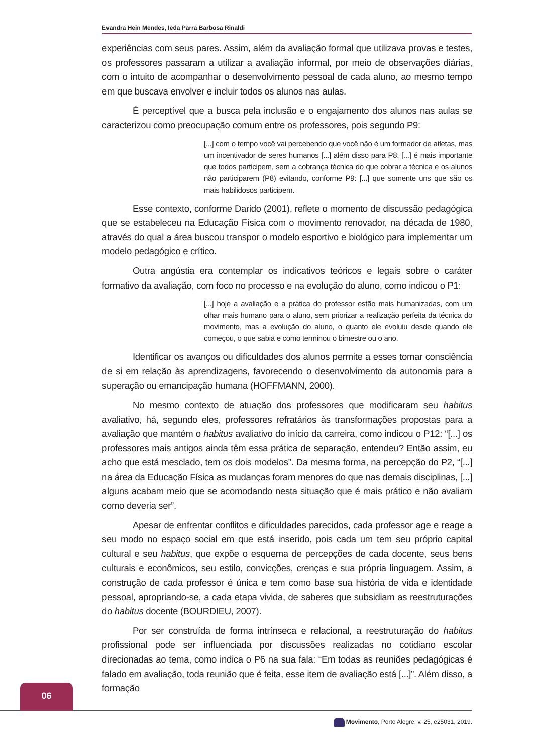Evandra Hein Mendes, Ieda Parra Barbosa Rinaldi
experiências com seus pares. Assim, além da avaliação formal que utilizava provas e testes, os professores passaram a utilizar a avaliação informal, por meio de observações diárias, com o intuito de acompanhar o desenvolvimento pessoal de cada aluno, ao mesmo tempo em que buscava envolver e incluir todos os alunos nas aulas.
É perceptível que a busca pela inclusão e o engajamento dos alunos nas aulas se caracterizou como preocupação comum entre os professores, pois segundo P9:
[...] com o tempo você vai percebendo que você não é um formador de atletas, mas um incentivador de seres humanos [...] além disso para P8: [...] é mais importante que todos participem, sem a cobrança técnica do que cobrar a técnica e os alunos não participarem (P8) evitando, conforme P9: [...] que somente uns que são os mais habilidosos participem.
Esse contexto, conforme Darido (2001), reflete o momento de discussão pedagógica que se estabeleceu na Educação Física com o movimento renovador, na década de 1980, através do qual a área buscou transpor o modelo esportivo e biológico para implementar um modelo pedagógico e crítico.
Outra angústia era contemplar os indicativos teóricos e legais sobre o caráter formativo da avaliação, com foco no processo e na evolução do aluno, como indicou o P1:
[...] hoje a avaliação e a prática do professor estão mais humanizadas, com um olhar mais humano para o aluno, sem priorizar a realização perfeita da técnica do movimento, mas a evolução do aluno, o quanto ele evoluiu desde quando ele começou, o que sabia e como terminou o bimestre ou o ano.
Identificar os avanços ou dificuldades dos alunos permite a esses tomar consciência de si em relação às aprendizagens, favorecendo o desenvolvimento da autonomia para a superação ou emancipação humana (HOFFMANN, 2000).
No mesmo contexto de atuação dos professores que modificaram seu habitus avaliativo, há, segundo eles, professores refratários às transformações propostas para a avaliação que mantém o habitus avaliativo do início da carreira, como indicou o P12: “[...] os professores mais antigos ainda têm essa prática de separação, entendeu? Então assim, eu acho que está mesclado, tem os dois modelos”. Da mesma forma, na percepção do P2, “[...] na área da Educação Física as mudanças foram menores do que nas demais disciplinas, [...] alguns acabam meio que se acomodando nesta situação que é mais prático e não avaliam como deveria ser”.
Apesar de enfrentar conflitos e dificuldades parecidos, cada professor age e reage a seu modo no espaço social em que está inserido, pois cada um tem seu próprio capital cultural e seu habitus, que expõe o esquema de percepções de cada docente, seus bens culturais e econômicos, seu estilo, convicções, crenças e sua própria linguagem. Assim, a construção de cada professor é única e tem como base sua história de vida e identidade pessoal, apropriando-se, a cada etapa vivida, de saberes que subsidiam as reestruturações do habitus docente (BOURDIEU, 2007).
Por ser construída de forma intrínseca e relacional, a reestruturação do habitus profissional pode ser influenciada por discussões realizadas no cotidiano escolar direcionadas ao tema, como indica o P6 na sua fala: “Em todas as reuniões pedagógicas é falado em avaliação, toda reunião que é feita, esse item de avaliação está [...]”. Além disso, a formação
06
Movimento, Porto Alegre, v. 25, e25031, 2019.